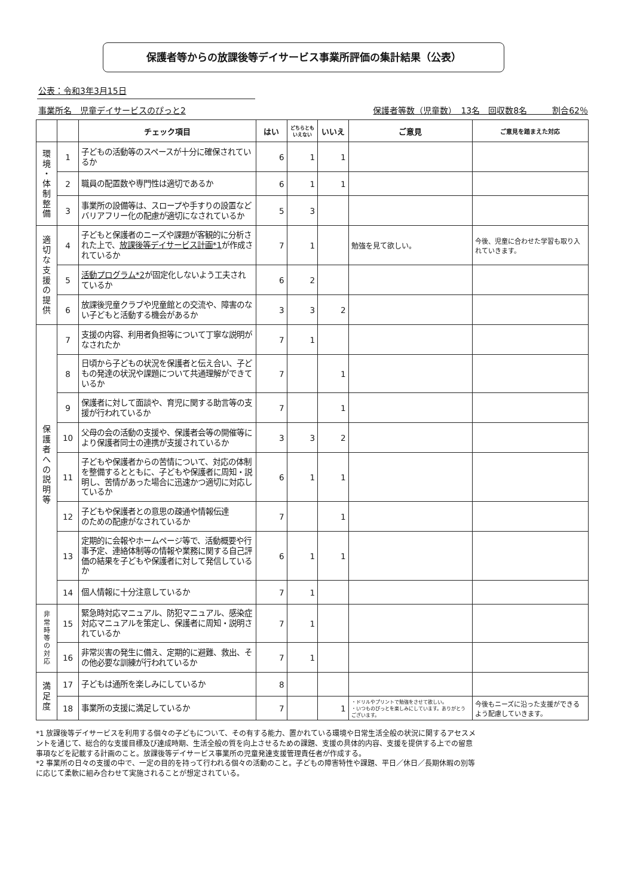保護者等からの放課後等デイサービス事業所評価の集計結果（公表）
公表：令和3年3月15日
事業所名　児童デイサービスのぴっと2 保護者等数（児童数）　13名　回収数8名　　　割合62％
| | | チェック項目 | はい | どちらとも いえない | いいえ | ご意見 | ご意見を踏まえた対応 |
| --- | --- | --- | --- | --- | --- | --- | --- |
| 環 境 ・ 体 制 整 備 | 1 | 子どもの活動等のスペースが十分に確保されているか | 6 | 1 | 1 | | |
| | 2 | 職員の配置数や専門性は適切であるか | 6 | 1 | 1 | | |
| | 3 | 事業所の設備等は、スロープや手すりの設置などバリアフリー化の配慮が適切になされているか | 5 | 3 | | | |
| 適 切 な 支 援 の 提 供 | 4 | 子どもと保護者のニーズや課題が客観的に分析された上で、 放課後等デイサービス計画*1 が作成されているか | 7 | 1 | | 勉強を見て欲しい。 | 今後、児童に合わせた学習も取り入れていきます。 |
| | 5 | 活動プログラム*2 が固定化しないよう工夫されているか | 6 | 2 | | | |
| | 6 | 放課後児童クラブや児童館との交流や、障害のない子どもと活動する機会があるか | 3 | 3 | 2 | | |
| 保 護 者 へ の 説 明 等 | 7 | 支援の内容、利用者負担等について丁寧な説明がなされたか | 7 | 1 | | | |
| | 8 | 日頃から子どもの状況を保護者と伝え合い、子どもの発達の状況や課題について共通理解ができているか | 7 | | 1 | | |
| | 9 | 保護者に対して面談や、育児に関する助言等の支援が行われているか | 7 | | 1 | | |
| | 10 | 父母の会の活動の支援や、保護者会等の開催等により保護者同士の連携が支援されているか | 3 | 3 | 2 | | |
| | 11 | 子どもや保護者からの苦情について、対応の体制を整備するとともに、子どもや保護者に周知・説明し、苦情があった場合に迅速かつ適切に対応しているか | 6 | 1 | 1 | | |
| | 12 | 子どもや保護者との意思の疎通や情報伝達 のための配慮がなされているか | 7 | | 1 | | |
| | 13 | 定期的に会報やホームページ等で、活動概要や行事予定、連絡体制等の情報や業務に関する自己評価の結果を子どもや保護者に対して発信しているか | 6 | 1 | 1 | | |
| | 14 | 個人情報に十分注意しているか | 7 | 1 | | | |
| 非 常 時 等 の 対 応 | 15 | 緊急時対応マニュアル、防犯マニュアル、感染症対応マニュアルを策定し、保護者に周知・説明されているか | 7 | 1 | | | |
| | 16 | 非常災害の発生に備え、定期的に避難、救出、その他必要な訓練が行われているか | 7 | 1 | | | |
| 満 足 度 | 17 | 子どもは通所を楽しみにしているか | 8 | | | | |
| | 18 | 事業所の支援に満足しているか | 7 | | 1 | ・ドリルやプリントで勉強をさせて欲しい。 ・いつものぴっとを楽しみにしています。ありがとうございます。 | 今後もニーズに沿った支援ができるよう配慮していきます。 |
*1 放課後等デイサービスを利用する個々の子どもについて、その有する能力、置かれている環境や日常生活全般の状況に関するアセスメントを通じて、総合的な支援目標及び達成時期、生活全般の質を向上させるための課題、支援の具体的内容、支援を提供する上での留意事項などを記載する計画のこと。放課後等デイサービス事業所の児童発達支援管理責任者が作成する。
*2 事業所の日々の支援の中で、一定の目的を持って行われる個々の活動のこと。子どもの障害特性や課題、平日／休日／長期休暇の別等に応じて柔軟に組み合わせて実施されることが想定されている。